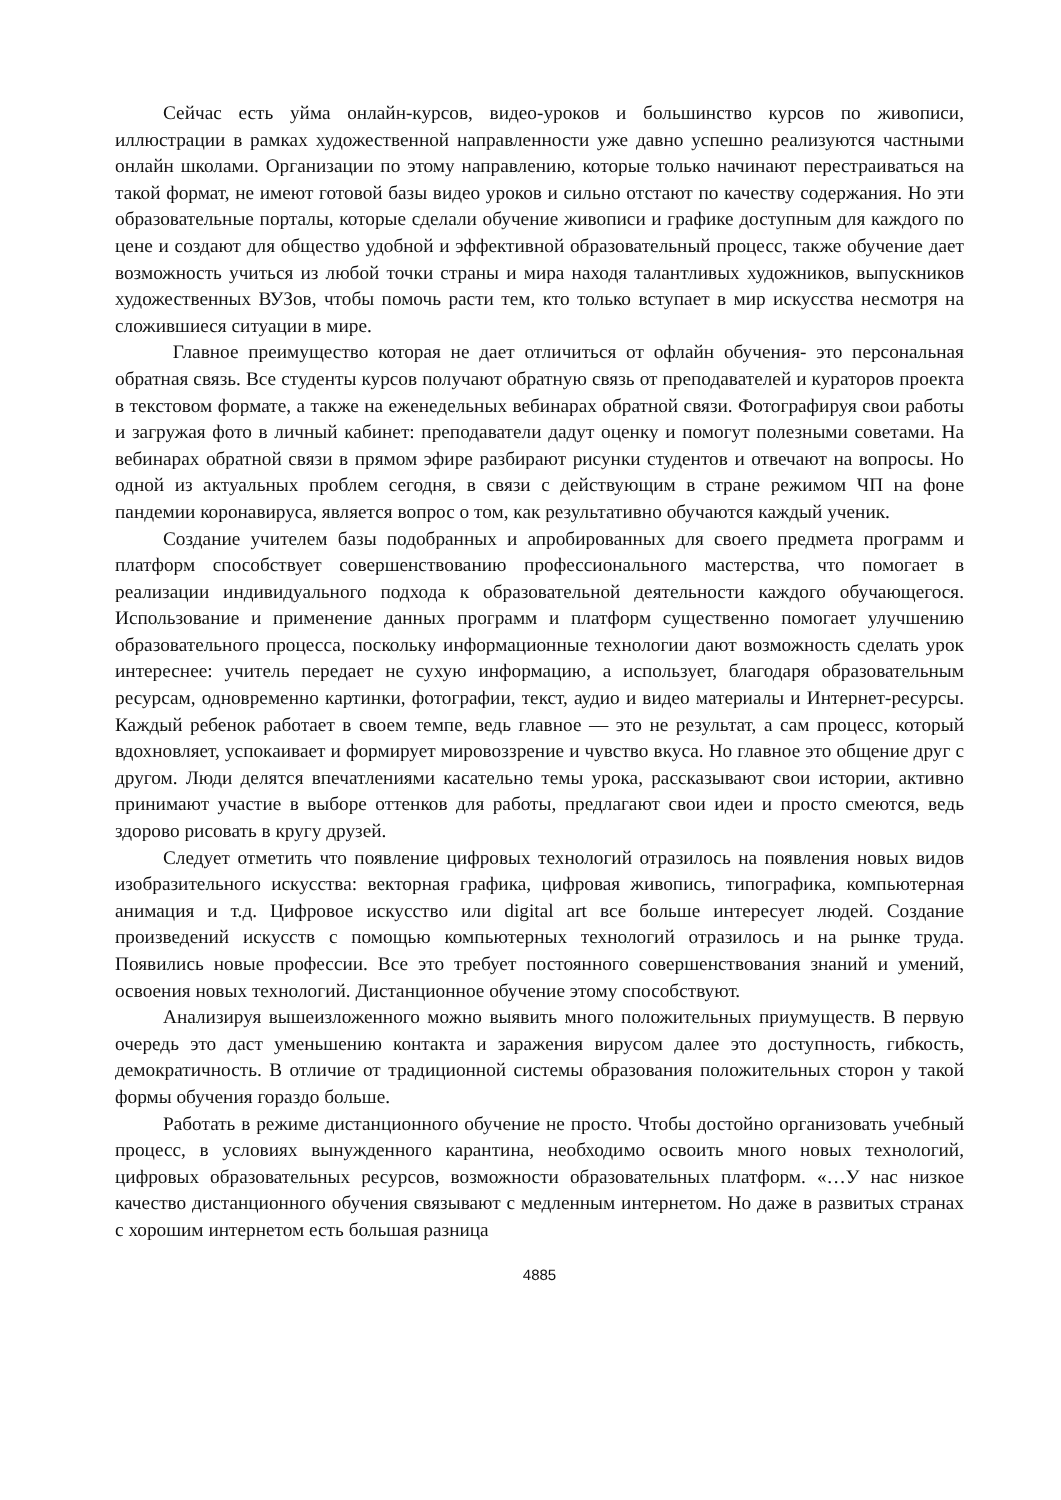Сейчас есть уйма онлайн-курсов, видео-уроков и большинство курсов по живописи, иллюстрации в рамках художественной направленности уже давно успешно реализуются частными онлайн школами. Организации по этому направлению, которые только начинают перестраиваться на такой формат, не имеют готовой базы видео уроков и сильно отстают по качеству содержания. Но эти образовательные порталы, которые сделали обучение живописи и графике доступным для каждого по цене и создают для общество удобной и эффективной образовательный процесс, также обучение дает возможность учиться из любой точки страны и мира находя талантливых художников, выпускников художественных ВУЗов, чтобы помочь расти тем, кто только вступает в мир искусства несмотря на сложившиеся ситуации в мире.
Главное преимущество которая не дает отличиться от офлайн обучения- это персональная обратная связь. Все студенты курсов получают обратную связь от преподавателей и кураторов проекта в текстовом формате, а также на еженедельных вебинарах обратной связи. Фотографируя свои работы и загружая фото в личный кабинет: преподаватели дадут оценку и помогут полезными советами. На вебинарах обратной связи в прямом эфире разбирают рисунки студентов и отвечают на вопросы. Но одной из актуальных проблем сегодня, в связи с действующим в стране режимом ЧП на фоне пандемии коронавируса, является вопрос о том, как результативно обучаются каждый ученик.
Создание учителем базы подобранных и апробированных для своего предмета программ и платформ способствует совершенствованию профессионального мастерства, что помогает в реализации индивидуального подхода к образовательной деятельности каждого обучающегося. Использование и применение данных программ и платформ существенно помогает улучшению образовательного процесса, поскольку информационные технологии дают возможность сделать урок интереснее: учитель передает не сухую информацию, а использует, благодаря образовательным ресурсам, одновременно картинки, фотографии, текст, аудио и видео материалы и Интернет-ресурсы. Каждый ребенок работает в своем темпе, ведь главное — это не результат, а сам процесс, который вдохновляет, успокаивает и формирует мировоззрение и чувство вкуса. Но главное это общение друг с другом. Люди делятся впечатлениями касательно темы урока, рассказывают свои истории, активно принимают участие в выборе оттенков для работы, предлагают свои идеи и просто смеются, ведь здорово рисовать в кругу друзей.
Следует отметить что появление цифровых технологий отразилось на появления новых видов изобразительного искусства: векторная графика, цифровая живопись, типографика, компьютерная анимация и т.д. Цифровое искусство или digital art все больше интересует людей. Создание произведений искусств с помощью компьютерных технологий отразилось и на рынке труда. Появились новые профессии. Все это требует постоянного совершенствования знаний и умений, освоения новых технологий. Дистанционное обучение этому способствуют.
Анализируя вышеизложенного можно выявить много положительных приумуществ. В первую очередь это даст уменьшению контакта и заражения вирусом далее это доступность, гибкость, демократичность. В отличие от традиционной системы образования положительных сторон у такой формы обучения гораздо больше.
Работать в режиме дистанционного обучение не просто. Чтобы достойно организовать учебный процесс, в условиях вынужденного карантина, необходимо освоить много новых технологий, цифровых образовательных ресурсов, возможности образовательных платформ. «…У нас низкое качество дистанционного обучения связывают с медленным интернетом. Но даже в развитых странах с хорошим интернетом есть большая разница
4885